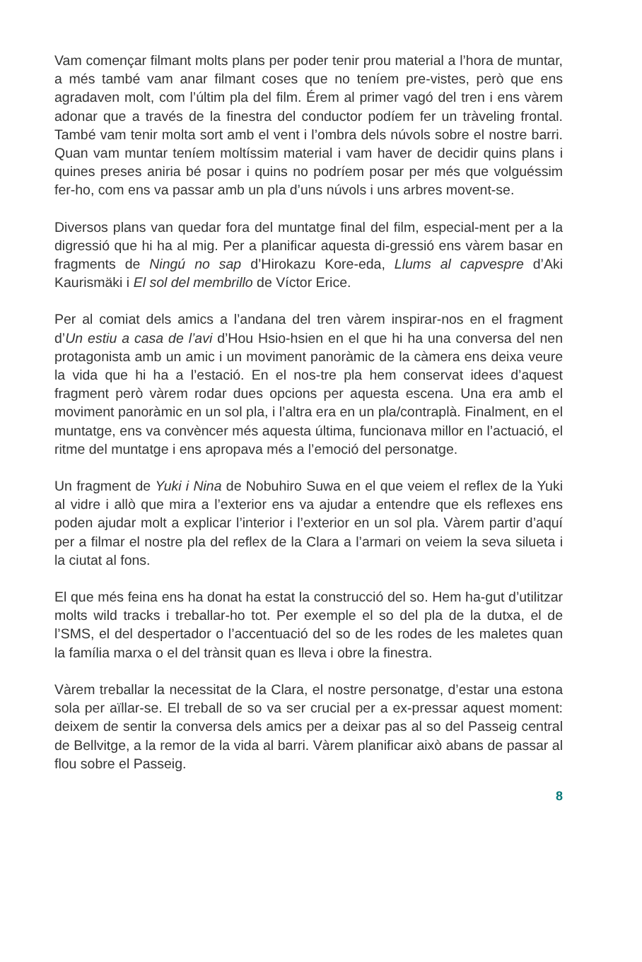Vam començar filmant molts plans per poder tenir prou material a l’hora de muntar, a més també vam anar filmant coses que no teníem pre-vistes, però que ens agradaven molt, com l’últim pla del film. Érem al primer vagó del tren i ens vàrem adonar que a través de la finestra del conductor podíem fer un tràveling frontal. També vam tenir molta sort amb el vent i l’ombra dels núvols sobre el nostre barri. Quan vam muntar teníem moltíssim material i vam haver de decidir quins plans i quines preses aniria bé posar i quins no podríem posar per més que volguéssim fer-ho, com ens va passar amb un pla d’uns núvols i uns arbres movent-se.
Diversos plans van quedar fora del muntatge final del film, especial-ment per a la digressió que hi ha al mig. Per a planificar aquesta di-gressió ens vàrem basar en fragments de Ningú no sap d’Hirokazu Kore-eda, Llums al capvespre d’Aki Kaurismäki i El sol del membrillo de Víctor Erice.
Per al comiat dels amics a l’andana del tren vàrem inspirar-nos en el fragment d’Un estiu a casa de l’avi d’Hou Hsio-hsien en el que hi ha una conversa del nen protagonista amb un amic i un moviment panoràmic de la càmera ens deixa veure la vida que hi ha a l’estació. En el nos-tre pla hem conservat idees d’aquest fragment però vàrem rodar dues opcions per aquesta escena. Una era amb el moviment panoràmic en un sol pla, i l’altra era en un pla/contraplà. Finalment, en el muntatge, ens va convèncer més aquesta última, funcionava millor en l’actuació, el ritme del muntatge i ens apropava més a l’emoció del personatge.
Un fragment de Yuki i Nina de Nobuhiro Suwa en el que veiem el reflex de la Yuki al vidre i allò que mira a l’exterior ens va ajudar a entendre que els reflexes ens poden ajudar molt a explicar l’interior i l’exterior en un sol pla. Vàrem partir d’aquí per a filmar el nostre pla del reflex de la Clara a l’armari on veiem la seva silueta i la ciutat al fons.
El que més feina ens ha donat ha estat la construcció del so. Hem ha-gut d’utilitzar molts wild tracks i treballar-ho tot. Per exemple el so del pla de la dutxa, el de l’SMS, el del despertador o l’accentuació del so de les rodes de les maletes quan la família marxa o el del trànsit quan es lleva i obre la finestra.
Vàrem treballar la necessitat de la Clara, el nostre personatge, d’estar una estona sola per aïllar-se. El treball de so va ser crucial per a ex-pressar aquest moment: deixem de sentir la conversa dels amics per a deixar pas al so del Passeig central de Bellvitge, a la remor de la vida al barri. Vàrem planificar això abans de passar al flou sobre el Passeig.
8